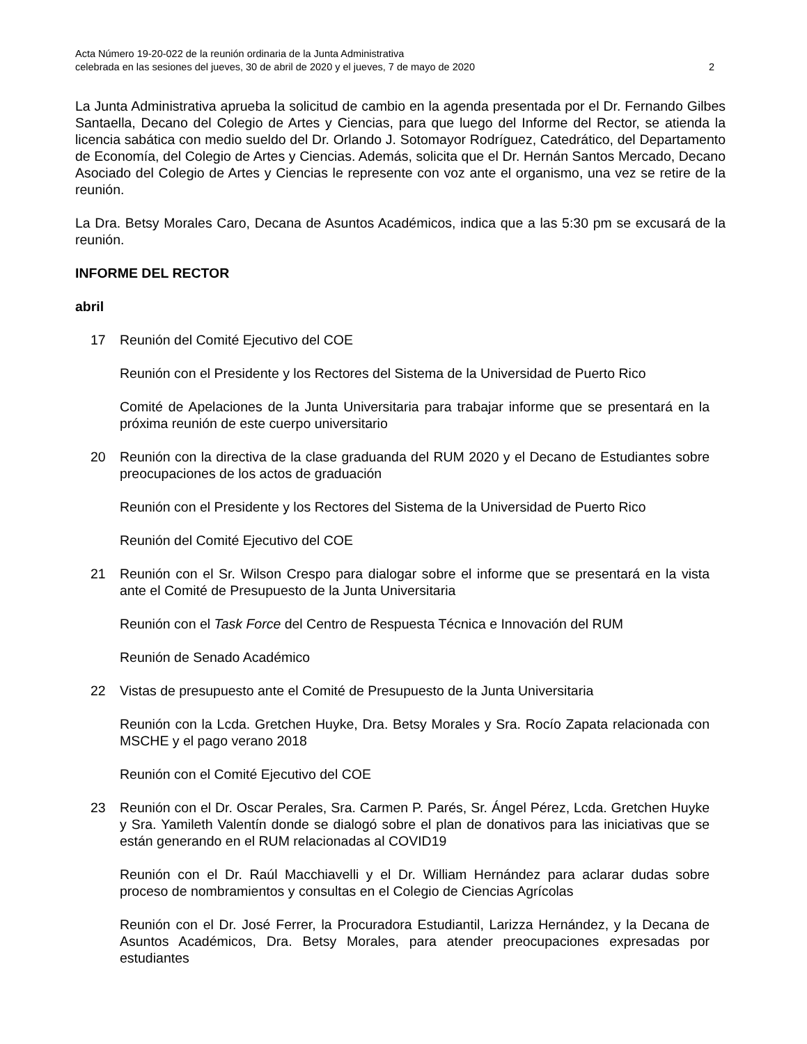Acta Número 19-20-022 de la reunión ordinaria de la Junta Administrativa
celebrada en las sesiones del jueves, 30 de abril de 2020 y el jueves, 7 de mayo de 2020 2
La Junta Administrativa aprueba la solicitud de cambio en la agenda presentada por el Dr. Fernando Gilbes Santaella, Decano del Colegio de Artes y Ciencias, para que luego del Informe del Rector, se atienda la licencia sabática con medio sueldo del Dr. Orlando J. Sotomayor Rodríguez, Catedrático, del Departamento de Economía, del Colegio de Artes y Ciencias. Además, solicita que el Dr. Hernán Santos Mercado, Decano Asociado del Colegio de Artes y Ciencias le represente con voz ante el organismo, una vez se retire de la reunión.
La Dra. Betsy Morales Caro, Decana de Asuntos Académicos, indica que a las 5:30 pm se excusará de la reunión.
INFORME DEL RECTOR
abril
17 Reunión del Comité Ejecutivo del COE
Reunión con el Presidente y los Rectores del Sistema de la Universidad de Puerto Rico
Comité de Apelaciones de la Junta Universitaria para trabajar informe que se presentará en la próxima reunión de este cuerpo universitario
20 Reunión con la directiva de la clase graduanda del RUM 2020 y el Decano de Estudiantes sobre preocupaciones de los actos de graduación
Reunión con el Presidente y los Rectores del Sistema de la Universidad de Puerto Rico
Reunión del Comité Ejecutivo del COE
21 Reunión con el Sr. Wilson Crespo para dialogar sobre el informe que se presentará en la vista ante el Comité de Presupuesto de la Junta Universitaria
Reunión con el Task Force del Centro de Respuesta Técnica e Innovación del RUM
Reunión de Senado Académico
22 Vistas de presupuesto ante el Comité de Presupuesto de la Junta Universitaria
Reunión con la Lcda. Gretchen Huyke, Dra. Betsy Morales y Sra. Rocío Zapata relacionada con MSCHE y el pago verano 2018
Reunión con el Comité Ejecutivo del COE
23 Reunión con el Dr. Oscar Perales, Sra. Carmen P. Parés, Sr. Ángel Pérez, Lcda. Gretchen Huyke y Sra. Yamileth Valentín donde se dialogó sobre el plan de donativos para las iniciativas que se están generando en el RUM relacionadas al COVID19
Reunión con el Dr. Raúl Macchiavelli y el Dr. William Hernández para aclarar dudas sobre proceso de nombramientos y consultas en el Colegio de Ciencias Agrícolas
Reunión con el Dr. José Ferrer, la Procuradora Estudiantil, Larizza Hernández, y la Decana de Asuntos Académicos, Dra. Betsy Morales, para atender preocupaciones expresadas por estudiantes